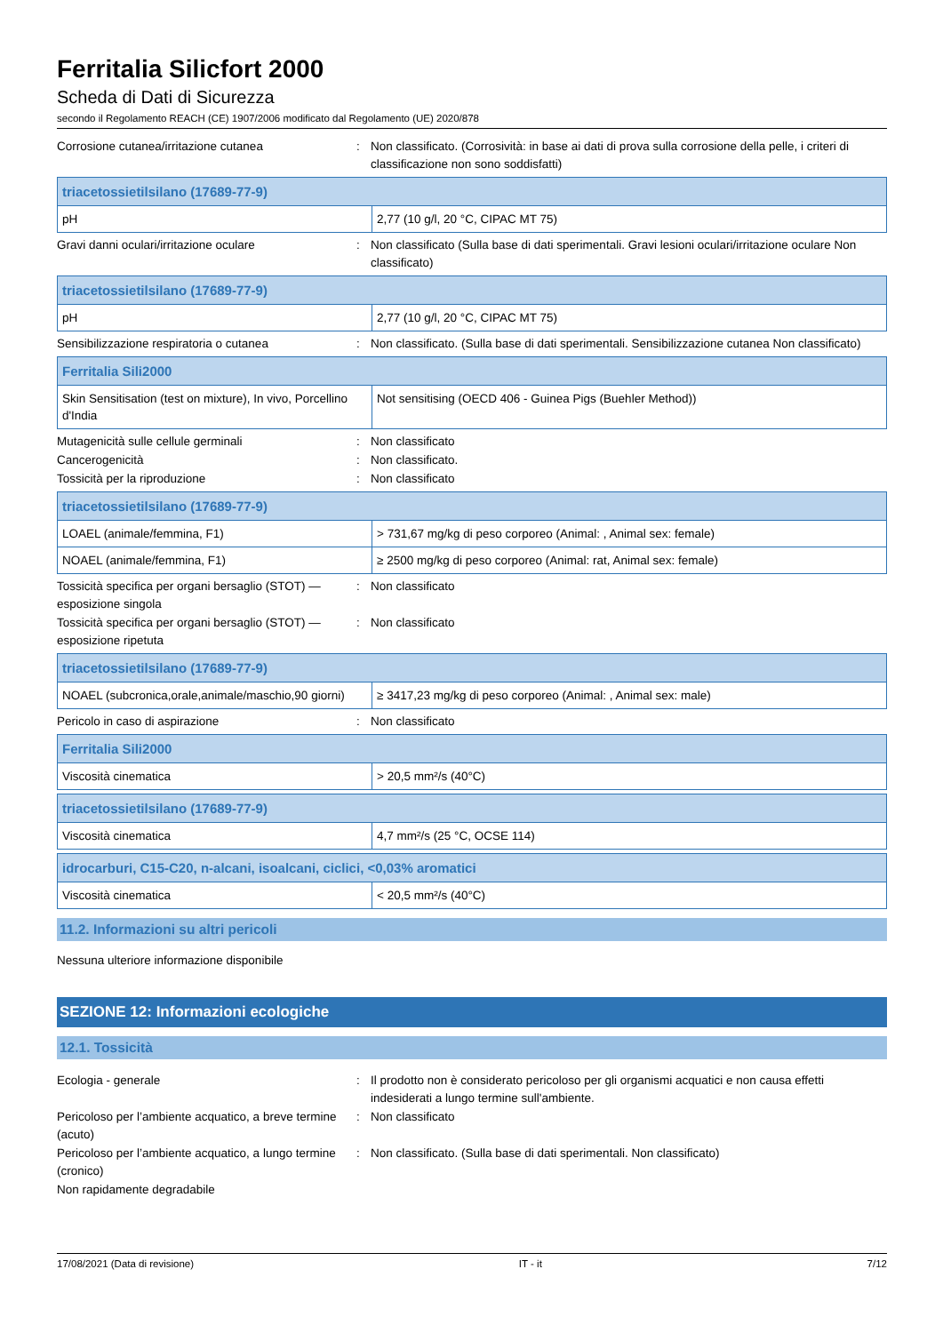Ferritalia Silicfort 2000
Scheda di Dati di Sicurezza
secondo il Regolamento REACH (CE) 1907/2006 modificato dal Regolamento (UE) 2020/878
Corrosione cutanea/irritazione cutanea : Non classificato. (Corrosività: in base ai dati di prova sulla corrosione della pelle, i criteri di classificazione non sono soddisfatti)
| triacetossietilsilano (17689-77-9) | |
| --- | --- |
| pH | 2,77 (10 g/l, 20 °C, CIPAC MT 75) |
Gravi danni oculari/irritazione oculare : Non classificato (Sulla base di dati sperimentali. Gravi lesioni oculari/irritazione oculare Non classificato)
| triacetossietilsilano (17689-77-9) | |
| --- | --- |
| pH | 2,77 (10 g/l, 20 °C, CIPAC MT 75) |
Sensibilizzazione respiratoria o cutanea : Non classificato. (Sulla base di dati sperimentali. Sensibilizzazione cutanea Non classificato)
| Ferritalia Sili2000 | |
| --- | --- |
| Skin Sensitisation (test on mixture), In vivo, Porcellino d'India | Not sensitising (OECD 406 - Guinea Pigs (Buehler Method)) |
Mutagenicità sulle cellule germinali : Non classificato
Cancerogenicità : Non classificato.
Tossicità per la riproduzione : Non classificato
| triacetossietilsilano (17689-77-9) | |
| --- | --- |
| LOAEL (animale/femmina, F1) | > 731,67 mg/kg di peso corporeo (Animal: , Animal sex: female) |
| NOAEL (animale/femmina, F1) | ≥ 2500 mg/kg di peso corporeo (Animal: rat, Animal sex: female) |
Tossicità specifica per organi bersaglio (STOT) — esposizione singola
: Non classificato
Tossicità specifica per organi bersaglio (STOT) — esposizione ripetuta
: Non classificato
| triacetossietilsilano (17689-77-9) | |
| --- | --- |
| NOAEL (subcronica,orale,animale/maschio,90 giorni) | ≥ 3417,23 mg/kg di peso corporeo (Animal: , Animal sex: male) |
Pericolo in caso di aspirazione : Non classificato
| Ferritalia Sili2000 | |
| --- | --- |
| Viscosità cinematica | > 20,5 mm²/s (40°C) |
| triacetossietilsilano (17689-77-9) | |
| --- | --- |
| Viscosità cinematica | 4,7 mm²/s (25 °C, OCSE 114) |
| idrocarburi, C15-C20, n-alcani, isoalcani, ciclici, <0,03% aromatici | |
| --- | --- |
| Viscosità cinematica | < 20,5 mm²/s (40°C) |
11.2. Informazioni su altri pericoli
Nessuna ulteriore informazione disponibile
SEZIONE 12: Informazioni ecologiche
12.1. Tossicità
Ecologia - generale : Il prodotto non è considerato pericoloso per gli organismi acquatici e non causa effetti indesiderati a lungo termine sull'ambiente.
Pericoloso per l’ambiente acquatico, a breve termine (acuto)
: Non classificato
Pericoloso per l’ambiente acquatico, a lungo termine (cronico)
: Non classificato. (Sulla base di dati sperimentali. Non classificato)
Non rapidamente degradabile
17/08/2021 (Data di revisione) IT - it 7/12